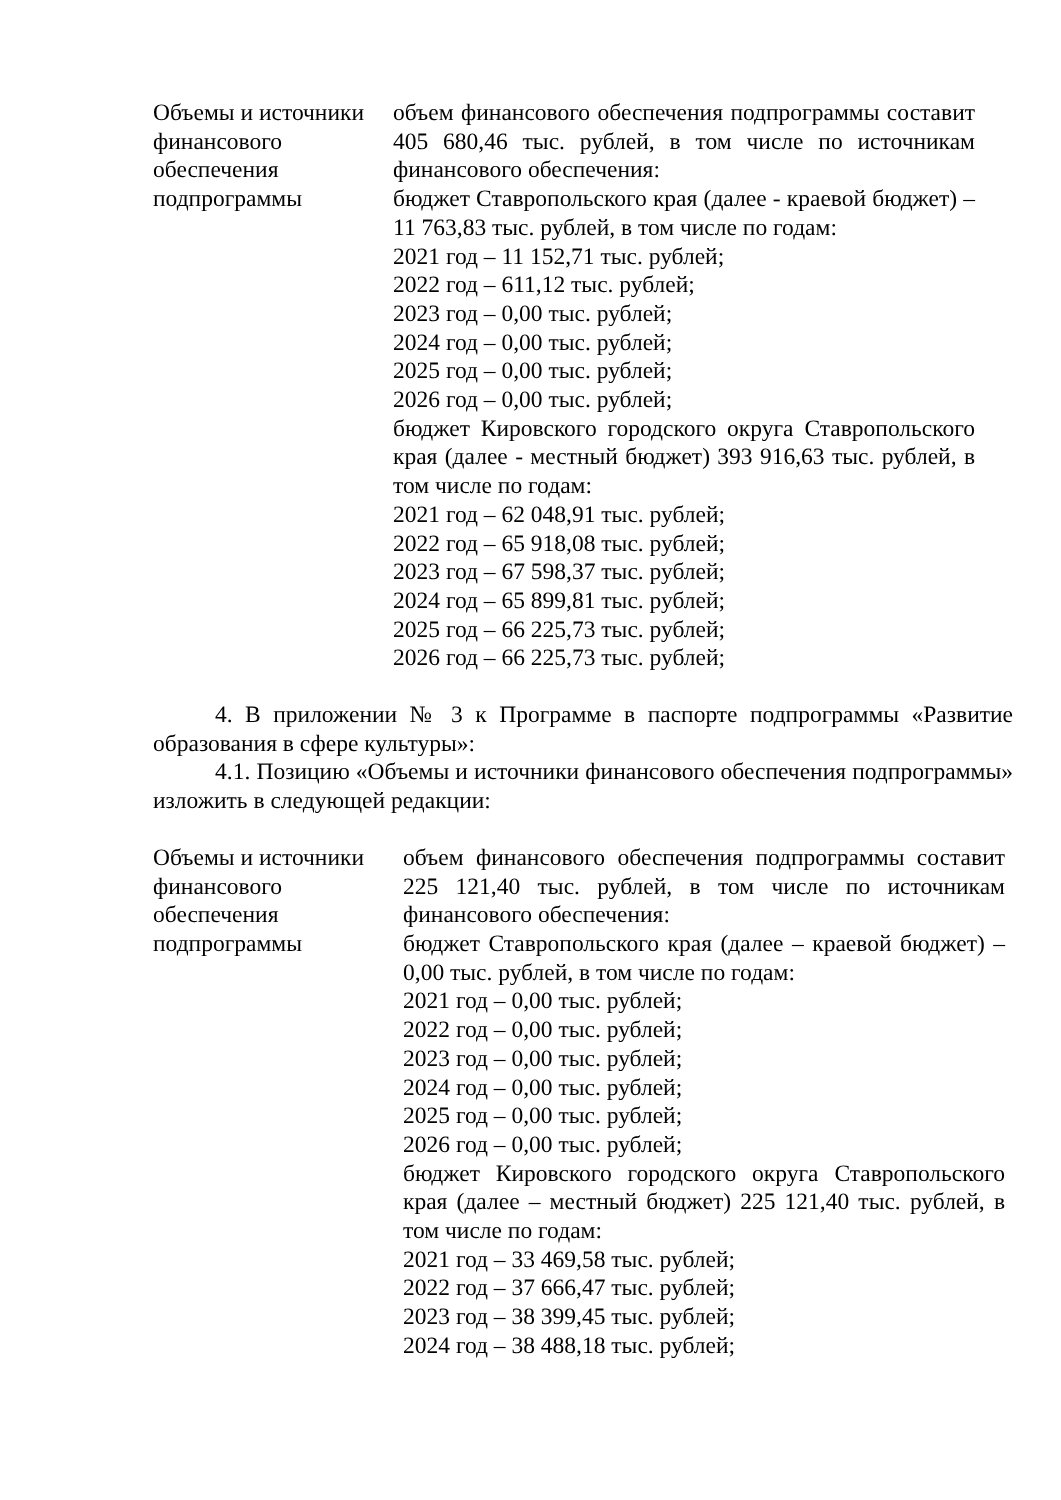| Объемы и источники финансового обеспечения подпрограммы | объем финансового обеспечения подпрограммы составит 405 680,46 тыс. рублей, в том числе по источникам финансового обеспечения: бюджет Ставропольского края (далее - краевой бюджет) –11 763,83 тыс. рублей, в том числе по годам: 2021 год – 11 152,71 тыс. рублей; 2022 год – 611,12 тыс. рублей; 2023 год – 0,00 тыс. рублей; 2024 год – 0,00 тыс. рублей; 2025 год – 0,00 тыс. рублей; 2026 год – 0,00 тыс. рублей; бюджет Кировского городского округа Ставропольского края (далее - местный бюджет) 393 916,63 тыс. рублей, в том числе по годам: 2021 год – 62 048,91 тыс. рублей; 2022 год – 65 918,08 тыс. рублей; 2023 год – 67 598,37 тыс. рублей; 2024 год – 65 899,81 тыс. рублей; 2025 год – 66 225,73 тыс. рублей; 2026 год – 66 225,73 тыс. рублей; |
4. В приложении № 3 к Программе в паспорте подпрограммы «Развитие образования в сфере культуры»:
4.1. Позицию «Объемы и источники финансового обеспечения подпрограммы» изложить в следующей редакции:
| Объемы и источники финансового обеспечения подпрограммы | объем финансового обеспечения подпрограммы составит 225 121,40 тыс. рублей, в том числе по источникам финансового обеспечения: бюджет Ставропольского края (далее – краевой бюджет) – 0,00 тыс. рублей, в том числе по годам: 2021 год – 0,00 тыс. рублей; 2022 год – 0,00 тыс. рублей; 2023 год – 0,00 тыс. рублей; 2024 год – 0,00 тыс. рублей; 2025 год – 0,00 тыс. рублей; 2026 год – 0,00 тыс. рублей; бюджет Кировского городского округа Ставропольского края (далее – местный бюджет) 225 121,40 тыс. рублей, в том числе по годам: 2021 год – 33 469,58 тыс. рублей; 2022 год – 37 666,47 тыс. рублей; 2023 год – 38 399,45 тыс. рублей; 2024 год – 38 488,18 тыс. рублей; |